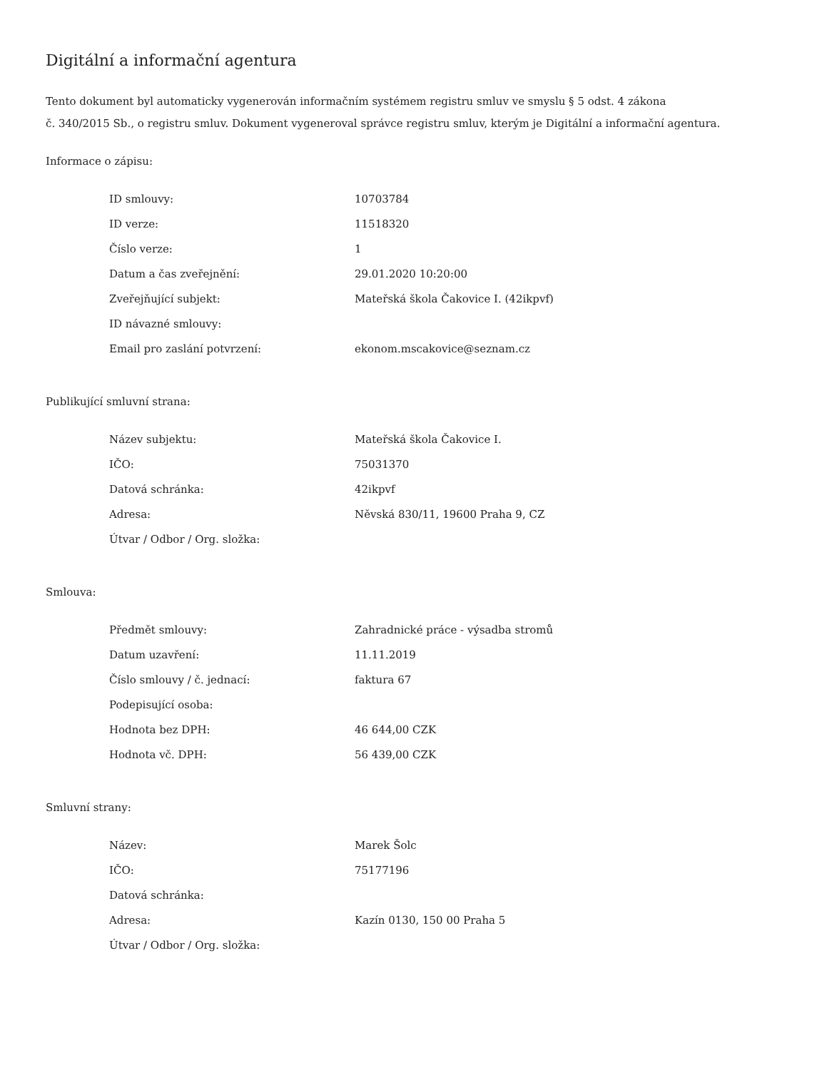Digitální a informační agentura
Tento dokument byl automaticky vygenerován informačním systémem registru smluv ve smyslu § 5 odst. 4 zákona
č. 340/2015 Sb., o registru smluv. Dokument vygeneroval správce registru smluv, kterým je Digitální a informační agentura.
Informace o zápisu:
| ID smlouvy: | 10703784 |
| ID verze: | 11518320 |
| Číslo verze: | 1 |
| Datum a čas zveřejnění: | 29.01.2020 10:20:00 |
| Zveřejňující subjekt: | Mateřská škola Čakovice I. (42ikpvf) |
| ID návazné smlouvy: | |
| Email pro zaslání potvrzení: | ekonom.mscakovice@seznam.cz |
Publikující smluvní strana:
| Název subjektu: | Mateřská škola Čakovice I. |
| IČO: | 75031370 |
| Datová schránka: | 42ikpvf |
| Adresa: | Něvská 830/11, 19600 Praha 9, CZ |
| Útvar / Odbor / Org. složka: | |
Smlouva:
| Předmět smlouvy: | Zahradnické práce - výsadba stromů |
| Datum uzavření: | 11.11.2019 |
| Číslo smlouvy / č. jednací: | faktura 67 |
| Podepisující osoba: | |
| Hodnota bez DPH: | 46 644,00 CZK |
| Hodnota vč. DPH: | 56 439,00 CZK |
Smluvní strany:
| Název: | Marek Šolc |
| IČO: | 75177196 |
| Datová schránka: | |
| Adresa: | Kazín 0130, 150 00 Praha 5 |
| Útvar / Odbor / Org. složka: | |